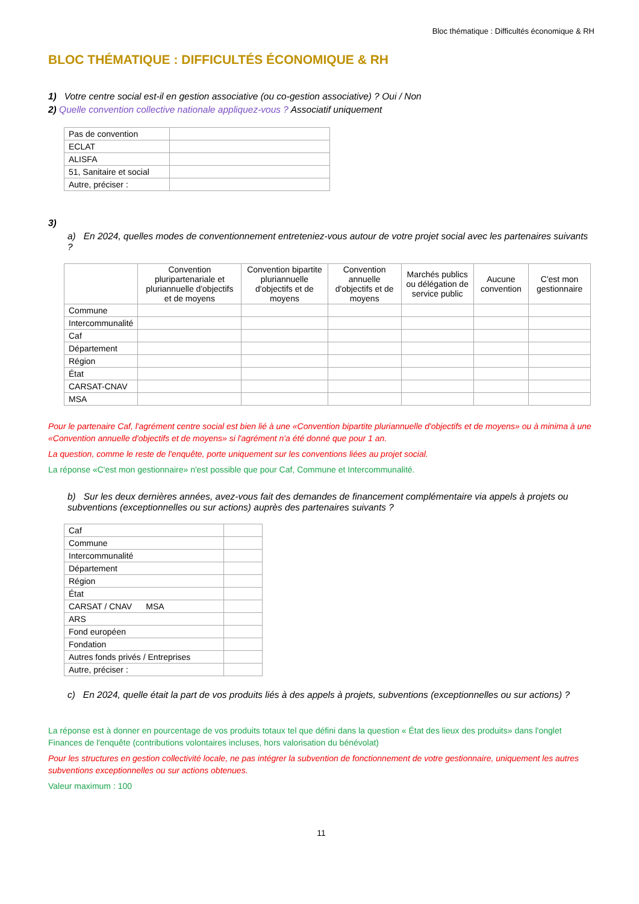Bloc thématique : Difficultés économique & RH
BLOC THÉMATIQUE : DIFFICULTÉS ÉCONOMIQUE & RH
1) Votre centre social est-il en gestion associative (ou co-gestion associative) ? Oui / Non
2) Quelle convention collective nationale appliquez-vous ? Associatif uniquement
| Pas de convention | |
| ECLAT | |
| ALISFA | |
| 51, Sanitaire et social | |
| Autre, préciser : | |
3)
a) En 2024, quelles modes de conventionnement entreteniez-vous autour de votre projet social avec les partenaires suivants ?
| | Convention pluripartenariale et pluriannuelle d'objectifs et de moyens | Convention bipartite pluriannuelle d'objectifs et de moyens | Convention annuelle d'objectifs et de moyens | Marchés publics ou délégation de service public | Aucune convention | C'est mon gestionnaire |
| --- | --- | --- | --- | --- | --- | --- |
| Commune | | | | | | |
| Intercommunalité | | | | | | |
| Caf | | | | | | |
| Département | | | | | | |
| Région | | | | | | |
| État | | | | | | |
| CARSAT-CNAV | | | | | | |
| MSA | | | | | | |
Pour le partenaire Caf, l'agrément centre social est bien lié à une «Convention bipartite pluriannuelle d'objectifs et de moyens» ou à minima à une «Convention annuelle d'objectifs et de moyens» si l'agrément n'a été donné que pour 1 an.
La question, comme le reste de l'enquête, porte uniquement sur les conventions liées au projet social.
La réponse «C'est mon gestionnaire» n'est possible que pour Caf, Commune et Intercommunalité.
b) Sur les deux dernières années, avez-vous fait des demandes de financement complémentaire via appels à projets ou subventions (exceptionnelles ou sur actions) auprès des partenaires suivants ?
| Caf | |
| Commune | |
| Intercommunalité | |
| Département | |
| Région | |
| État | |
| CARSAT / CNAV MSA | |
| ARS | |
| Fond européen | |
| Fondation | |
| Autres fonds privés / Entreprises | |
| Autre, préciser : | |
c) En 2024, quelle était la part de vos produits liés à des appels à projets, subventions (exceptionnelles ou sur actions) ?
La réponse est à donner en pourcentage de vos produits totaux tel que défini dans la question « État des lieux des produits» dans l'onglet Finances de l'enquête (contributions volontaires incluses, hors valorisation du bénévolat)
Pour les structures en gestion collectivité locale, ne pas intégrer la subvention de fonctionnement de votre gestionnaire, uniquement les autres subventions exceptionnelles ou sur actions obtenues.
Valeur maximum : 100
11